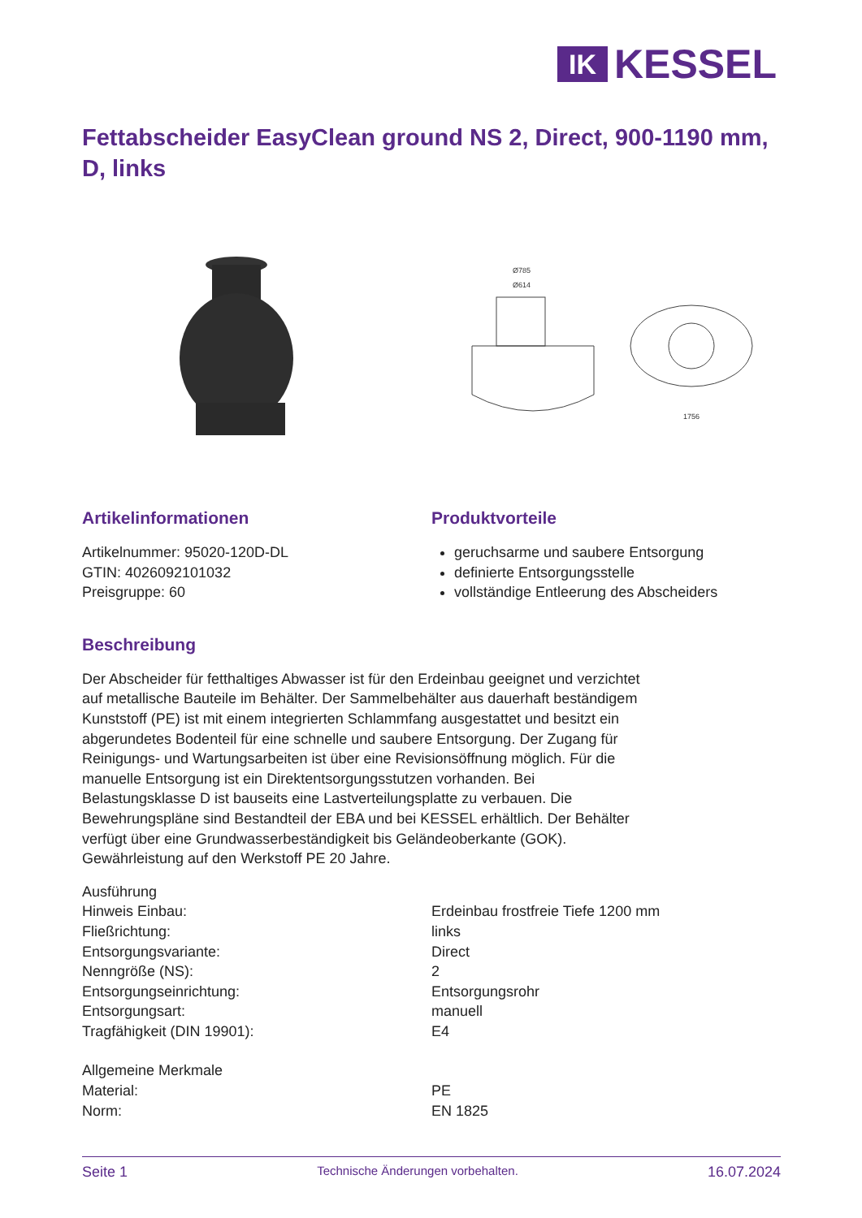IK
KESSEL
Fettabscheider EasyClean ground NS 2, Direct, 900-1190 mm, D, links
Ø785
Ø614
1756
Artikelinformationen
Artikelnummer: 95020-120D-DL
GTIN: 4026092101032
Preisgruppe: 60
Produktvorteile
geruchsarme und saubere Entsorgung
definierte Entsorgungsstelle
vollständige Entleerung des Abscheiders
Beschreibung
Der Abscheider für fetthaltiges Abwasser ist für den Erdeinbau geeignet und verzichtet auf metallische Bauteile im Behälter. Der Sammelbehälter aus dauerhaft beständigem Kunststoff (PE) ist mit einem integrierten Schlammfang ausgestattet und besitzt ein abgerundetes Bodenteil für eine schnelle und saubere Entsorgung. Der Zugang für Reinigungs- und Wartungsarbeiten ist über eine Revisionsöffnung möglich. Für die manuelle Entsorgung ist ein Direktentsorgungsstutzen vorhanden. Bei Belastungsklasse D ist bauseits eine Lastverteilungsplatte zu verbauen. Die Bewehrungspläne sind Bestandteil der EBA und bei KESSEL erhältlich. Der Behälter verfügt über eine Grundwasserbeständigkeit bis Geländeoberkante (GOK).
Gewährleistung auf den Werkstoff PE 20 Jahre.
| Ausführung | |
| Hinweis Einbau: | Erdeinbau frostfreie Tiefe 1200 mm |
| Fließrichtung: | links |
| Entsorgungsvariante: | Direct |
| Nenngröße (NS): | 2 |
| Entsorgungseinrichtung: | Entsorgungsrohr |
| Entsorgungsart: | manuell |
| Tragfähigkeit (DIN 19901): | E4 |
| Allgemeine Merkmale | |
| Material: | PE |
| Norm: | EN 1825 |
Seite 1 Technische Änderungen vorbehalten. 16.07.2024